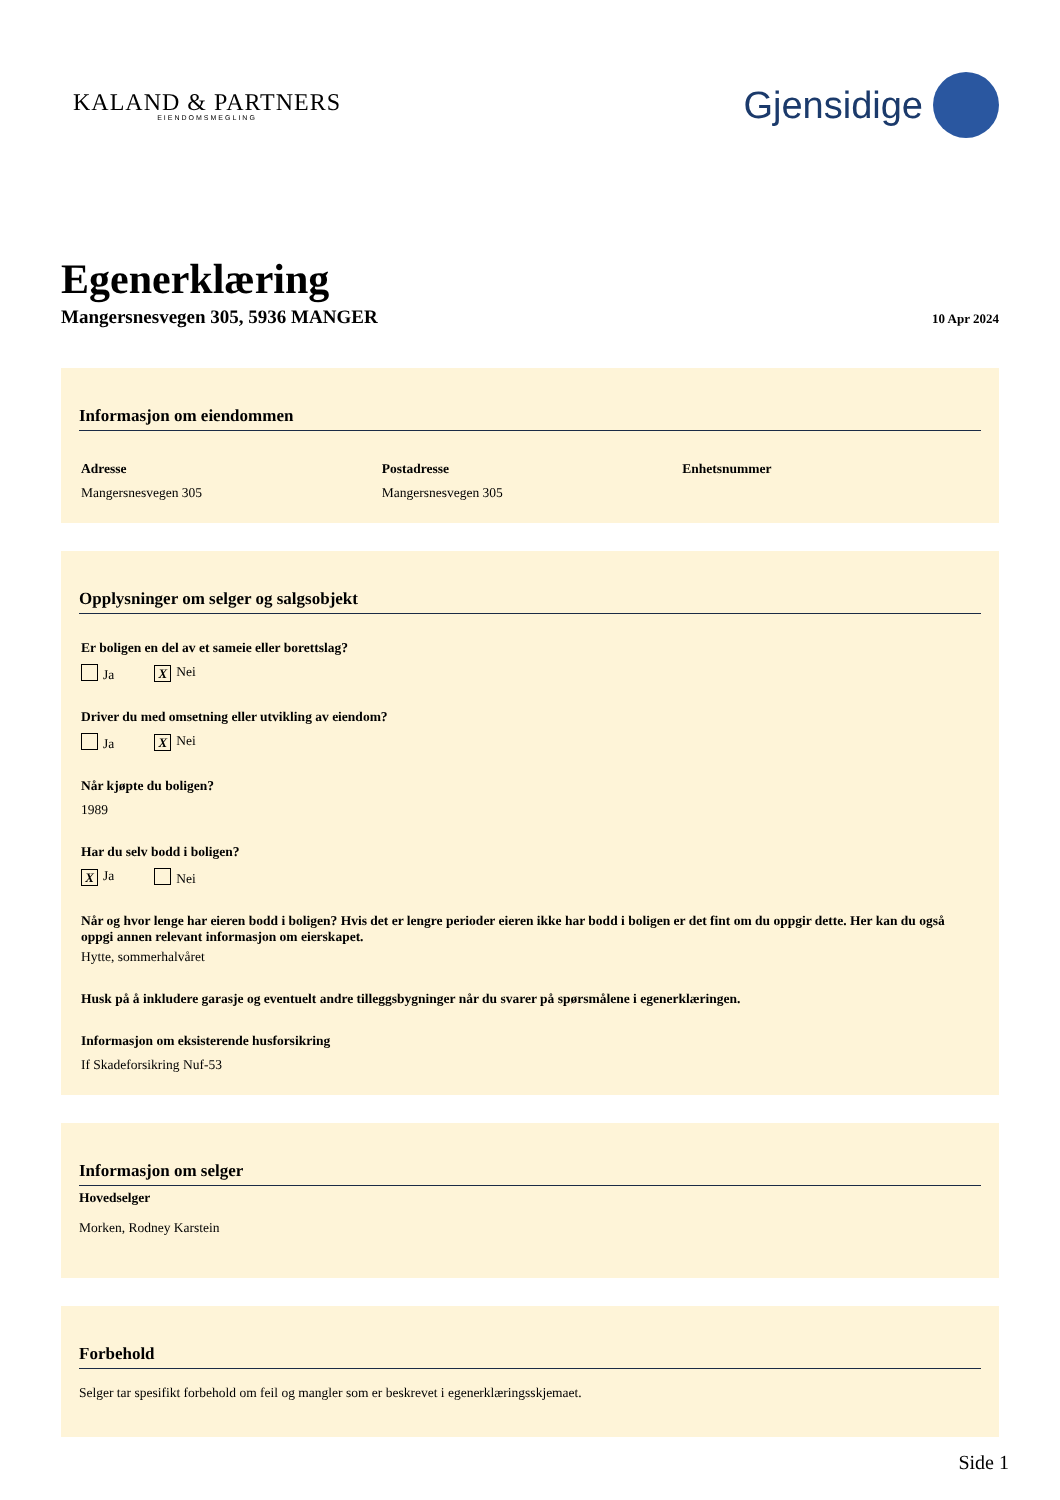KALAND & PARTNERS
EIENDOMSMEGLING
Gjensidige
Egenerklæring
Mangersnesvegen 305, 5936 MANGER 10 Apr 2024
Informasjon om eiendommen
Adresse
Mangersnesvegen 305
Postadresse
Mangersnesvegen 305
Enhetsnummer
Opplysninger om selger og salgsobjekt
Er boligen en del av et sameie eller borettslag?
Ja X Nei
Driver du med omsetning eller utvikling av eiendom?
Ja X Nei
Når kjøpte du boligen?
1989
Har du selv bodd i boligen?
X Ja Nei
Når og hvor lenge har eieren bodd i boligen? Hvis det er lengre perioder eieren ikke har bodd i boligen er det fint om du oppgir dette. Her kan du også oppgi annen relevant informasjon om eierskapet.
Hytte, sommerhalvåret
Husk på å inkludere garasje og eventuelt andre tilleggsbygninger når du svarer på spørsmålene i egenerklæringen.
Informasjon om eksisterende husforsikring
If Skadeforsikring Nuf-53
Informasjon om selger
Hovedselger
Morken, Rodney Karstein
Forbehold
Selger tar spesifikt forbehold om feil og mangler som er beskrevet i egenerklæringsskjemaet.
Side 1